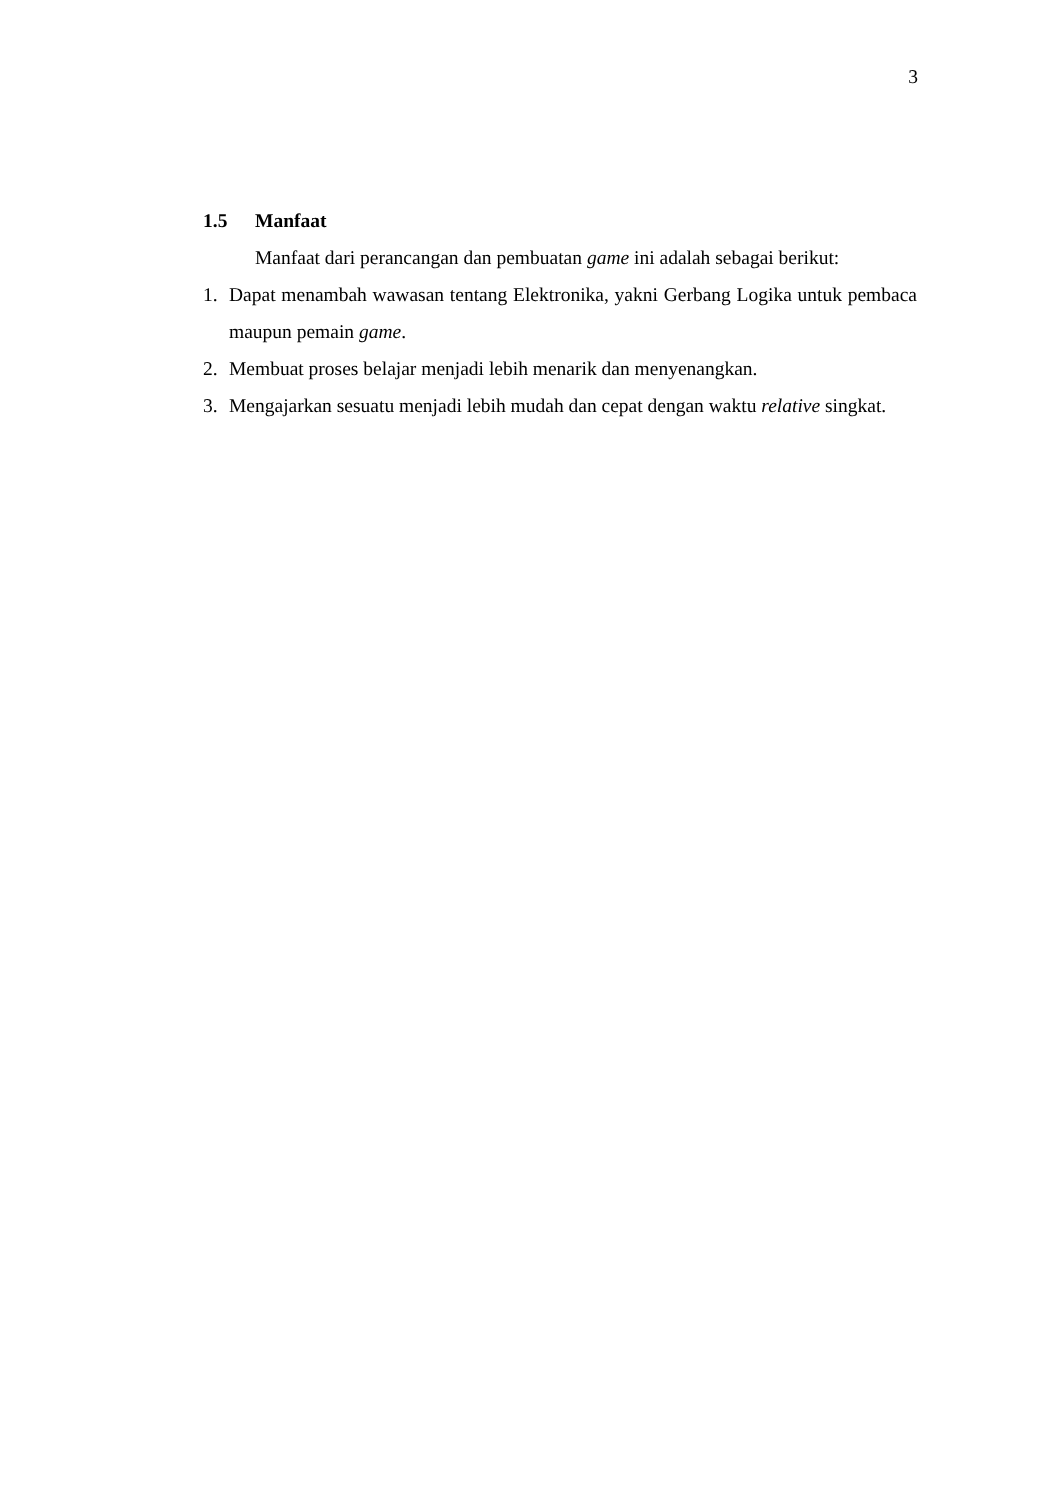3
1.5 Manfaat
Manfaat dari perancangan dan pembuatan game ini adalah sebagai berikut:
1. Dapat menambah wawasan tentang Elektronika, yakni Gerbang Logika untuk pembaca maupun pemain game.
2. Membuat proses belajar menjadi lebih menarik dan menyenangkan.
3. Mengajarkan sesuatu menjadi lebih mudah dan cepat dengan waktu relative singkat.